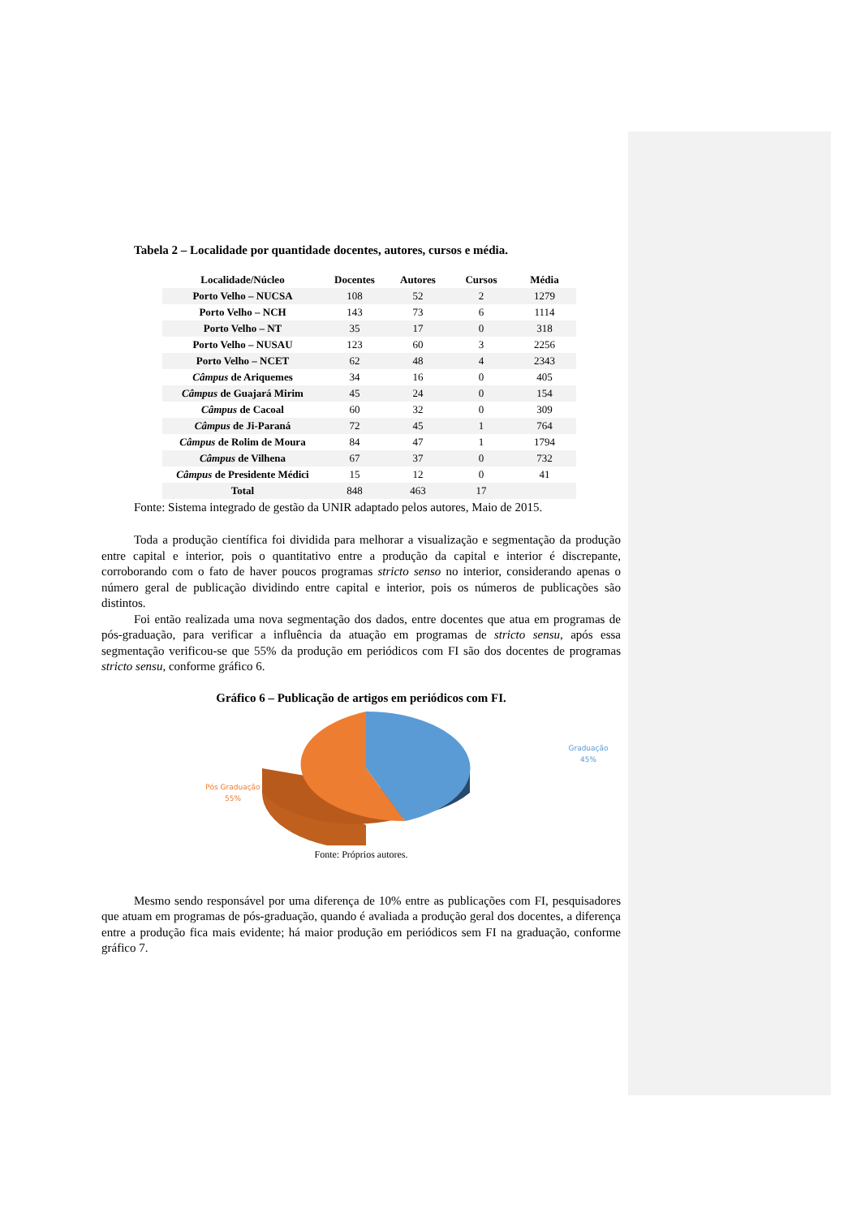Tabela 2 – Localidade por quantidade docentes, autores, cursos e média.
| Localidade/Núcleo | Docentes | Autores | Cursos | Média |
| --- | --- | --- | --- | --- |
| Porto Velho – NUCSA | 108 | 52 | 2 | 1279 |
| Porto Velho – NCH | 143 | 73 | 6 | 1114 |
| Porto Velho – NT | 35 | 17 | 0 | 318 |
| Porto Velho – NUSAU | 123 | 60 | 3 | 2256 |
| Porto Velho – NCET | 62 | 48 | 4 | 2343 |
| Câmpus de Ariquemes | 34 | 16 | 0 | 405 |
| Câmpus de Guajará Mirim | 45 | 24 | 0 | 154 |
| Câmpus de Cacoal | 60 | 32 | 0 | 309 |
| Câmpus de Ji-Paraná | 72 | 45 | 1 | 764 |
| Câmpus de Rolim de Moura | 84 | 47 | 1 | 1794 |
| Câmpus de Vilhena | 67 | 37 | 0 | 732 |
| Câmpus de Presidente Médici | 15 | 12 | 0 | 41 |
| Total | 848 | 463 | 17 | |
Fonte: Sistema integrado de gestão da UNIR adaptado pelos autores, Maio de 2015.
Toda a produção científica foi dividida para melhorar a visualização e segmentação da produção entre capital e interior, pois o quantitativo entre a produção da capital e interior é discrepante, corroborando com o fato de haver poucos programas stricto senso no interior, considerando apenas o número geral de publicação dividindo entre capital e interior, pois os números de publicações são distintos.
Foi então realizada uma nova segmentação dos dados, entre docentes que atua em programas de pós-graduação, para verificar a influência da atuação em programas de stricto sensu, após essa segmentação verificou-se que 55% da produção em periódicos com FI são dos docentes de programas stricto sensu, conforme gráfico 6.
Gráfico 6 – Publicação de artigos em periódicos com FI.
Graduação
45%
Pós Graduação
55%
Fonte: Próprios autores.
Mesmo sendo responsável por uma diferença de 10% entre as publicações com FI, pesquisadores que atuam em programas de pós-graduação, quando é avaliada a produção geral dos docentes, a diferença entre a produção fica mais evidente; há maior produção em periódicos sem FI na graduação, conforme gráfico 7.